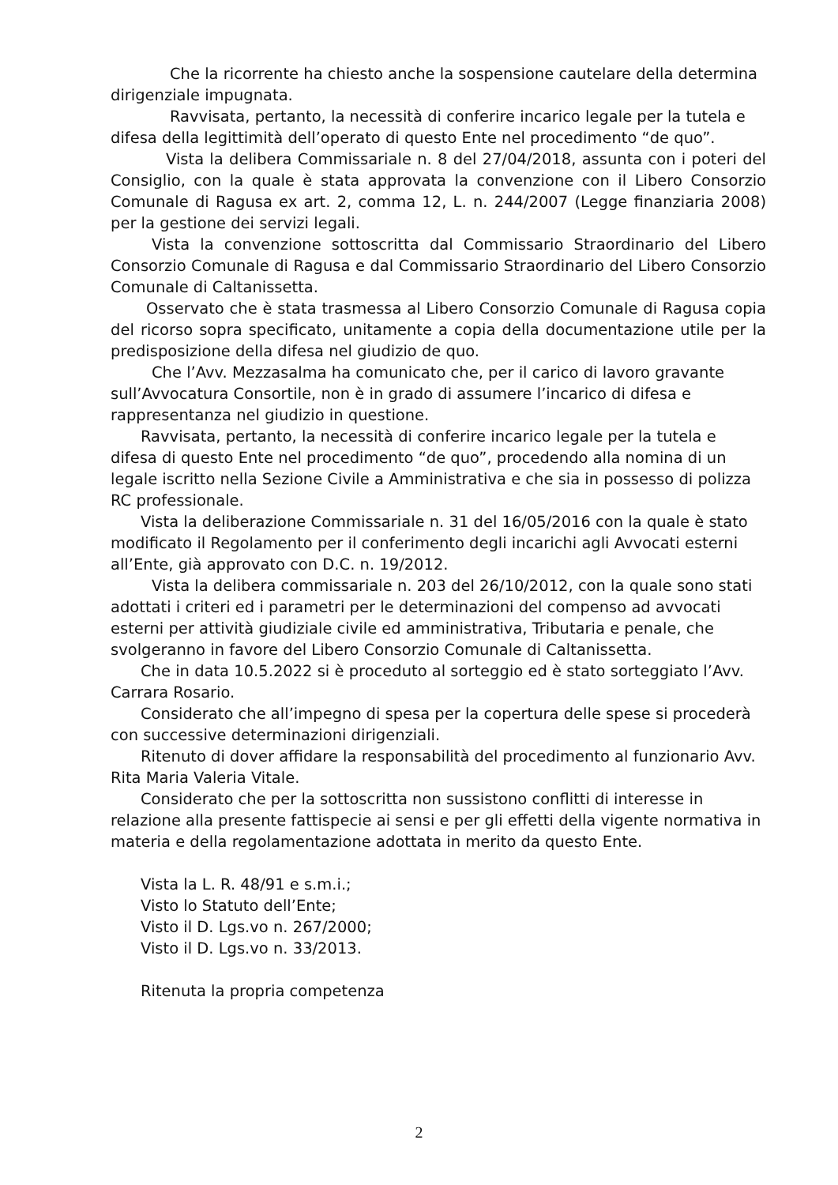Che la ricorrente ha chiesto anche la sospensione cautelare della determina dirigenziale impugnata.
Ravvisata, pertanto, la necessità di conferire incarico legale per la tutela e difesa della legittimità dell’operato di questo Ente nel procedimento “de quo”.
Vista la delibera Commissariale n. 8 del 27/04/2018, assunta con i poteri del Consiglio, con la quale è stata approvata la convenzione con il Libero Consorzio Comunale di Ragusa ex art. 2, comma 12, L. n. 244/2007 (Legge finanziaria 2008) per la gestione dei servizi legali.
Vista la convenzione sottoscritta dal Commissario Straordinario del Libero Consorzio Comunale di Ragusa e dal Commissario Straordinario del Libero Consorzio Comunale di Caltanissetta.
Osservato che è stata trasmessa al Libero Consorzio Comunale di Ragusa copia del ricorso sopra specificato, unitamente a copia della documentazione utile per la predisposizione della difesa nel giudizio de quo.
Che l’Avv. Mezzasalma ha comunicato che, per il carico di lavoro gravante sull’Avvocatura Consortile, non è in grado di assumere l’incarico di difesa e rappresentanza nel giudizio in questione.
Ravvisata, pertanto, la necessità di conferire incarico legale per la tutela e difesa di questo Ente nel procedimento “de quo”, procedendo alla nomina di un legale iscritto nella Sezione Civile a Amministrativa e che sia in possesso di polizza RC professionale.
Vista la deliberazione Commissariale n. 31 del 16/05/2016 con la quale è stato modificato il Regolamento per il conferimento degli incarichi agli Avvocati esterni all’Ente, già approvato con D.C. n. 19/2012.
Vista la delibera commissariale n. 203 del 26/10/2012, con la quale sono stati adottati i criteri ed i parametri per le determinazioni del compenso ad avvocati esterni per attività giudiziale civile ed amministrativa, Tributaria e penale, che svolgeranno in favore del Libero Consorzio Comunale di Caltanissetta.
Che in data 10.5.2022 si è proceduto al sorteggio ed è stato sorteggiato l’Avv. Carrara Rosario.
Considerato che all’impegno di spesa per la copertura delle spese si procederà con successive determinazioni dirigenziali.
Ritenuto di dover affidare la responsabilità del procedimento al funzionario Avv. Rita Maria Valeria Vitale.
Considerato che per la sottoscritta non sussistono conflitti di interesse in relazione alla presente fattispecie ai sensi e per gli effetti della vigente normativa in materia e della regolamentazione adottata in merito da questo Ente.
Vista la L. R. 48/91 e s.m.i.;
Visto lo Statuto dell’Ente;
Visto il D. Lgs.vo n. 267/2000;
Visto il D. Lgs.vo n. 33/2013.
Ritenuta la propria competenza
2